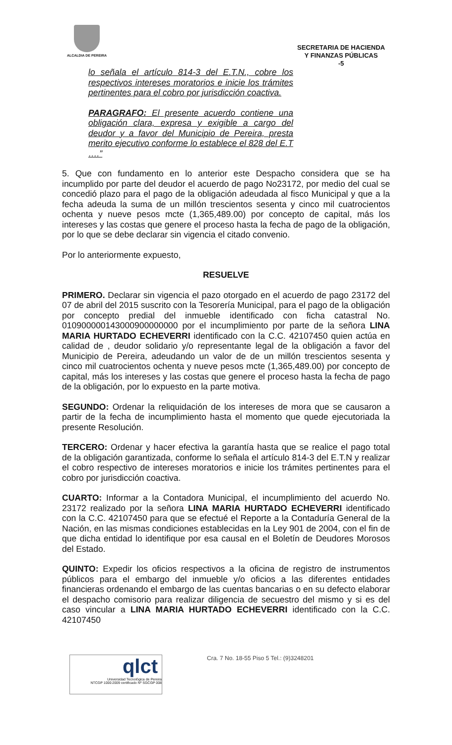ALCALDIA DE PEREIRA
SECRETARIA DE HACIENDA
Y FINANZAS PÚBLICAS
-5
lo señala el artículo 814-3 del E.T.N., cobre los respectivos intereses moratorios e inicie los trámites pertinentes para el cobro por jurisdicción coactiva.
PARAGRAFO: El presente acuerdo contiene una obligación clara, expresa y exigible a cargo del deudor y a favor del Municipio de Pereira, presta merito ejecutivo conforme lo establece el 828 del E.T ….”
5. Que con fundamento en lo anterior este Despacho considera que se ha incumplido por parte del deudor el acuerdo de pago No23172, por medio del cual se concedió plazo para el pago de la obligación adeudada al fisco Municipal y que a la fecha adeuda la suma de un millón trescientos sesenta y cinco mil cuatrocientos ochenta y nueve pesos mcte (1,365,489.00) por concepto de capital, más los intereses y las costas que genere el proceso hasta la fecha de pago de la obligación, por lo que se debe declarar sin vigencia el citado convenio.
Por lo anteriormente expuesto,
RESUELVE
PRIMERO. Declarar sin vigencia el pazo otorgado en el acuerdo de pago 23172 del 07 de abril del 2015 suscrito con la Tesorería Municipal, para el pago de la obligación por concepto predial del inmueble identificado con ficha catastral No. 010900000143000900000000 por el incumplimiento por parte de la señora LINA MARIA HURTADO ECHEVERRI identificado con la C.C. 42107450 quien actúa en calidad de , deudor solidario y/o representante legal de la obligación a favor del Municipio de Pereira, adeudando un valor de de un millón trescientos sesenta y cinco mil cuatrocientos ochenta y nueve pesos mcte (1,365,489.00) por concepto de capital, más los intereses y las costas que genere el proceso hasta la fecha de pago de la obligación, por lo expuesto en la parte motiva.
SEGUNDO: Ordenar la reliquidación de los intereses de mora que se causaron a partir de la fecha de incumplimiento hasta el momento que quede ejecutoriada la presente Resolución.
TERCERO: Ordenar y hacer efectiva la garantía hasta que se realice el pago total de la obligación garantizada, conforme lo señala el artículo 814-3 del E.T.N y realizar el cobro respectivo de intereses moratorios e inicie los trámites pertinentes para el cobro por jurisdicción coactiva.
CUARTO: Informar a la Contadora Municipal, el incumplimiento del acuerdo No. 23172 realizado por la señora LINA MARIA HURTADO ECHEVERRI identificado con la C.C. 42107450 para que se efectué el Reporte a la Contaduría General de la Nación, en las mismas condiciones establecidas en la Ley 901 de 2004, con el fin de que dicha entidad lo identifique por esa causal en el Boletín de Deudores Morosos del Estado.
QUINTO: Expedir los oficios respectivos a la oficina de registro de instrumentos públicos para el embargo del inmueble y/o oficios a las diferentes entidades financieras ordenando el embargo de las cuentas bancarias o en su defecto elaborar el despacho comisorio para realizar diligencia de secuestro del mismo y si es del caso vincular a LINA MARIA HURTADO ECHEVERRI identificado con la C.C. 42107450
qlct
Universidad Tecnológica de Pereira
NTCGP 1000:2009 certificado Nº SGCGP 008
Cra. 7 No. 18-55 Piso 5 Tel.: (9)3248201